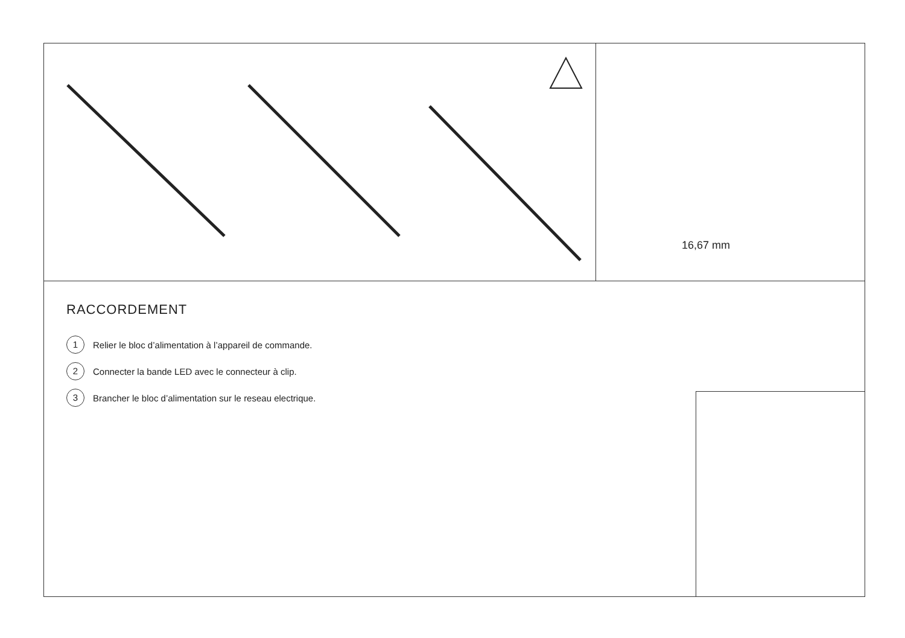16,67 mm
RACCORDEMENT
1 Relier le bloc d’alimentation à l’appareil de commande.
2 Connecter la bande LED avec le connecteur à clip.
3 Brancher le bloc d’alimentation sur le reseau electrique.